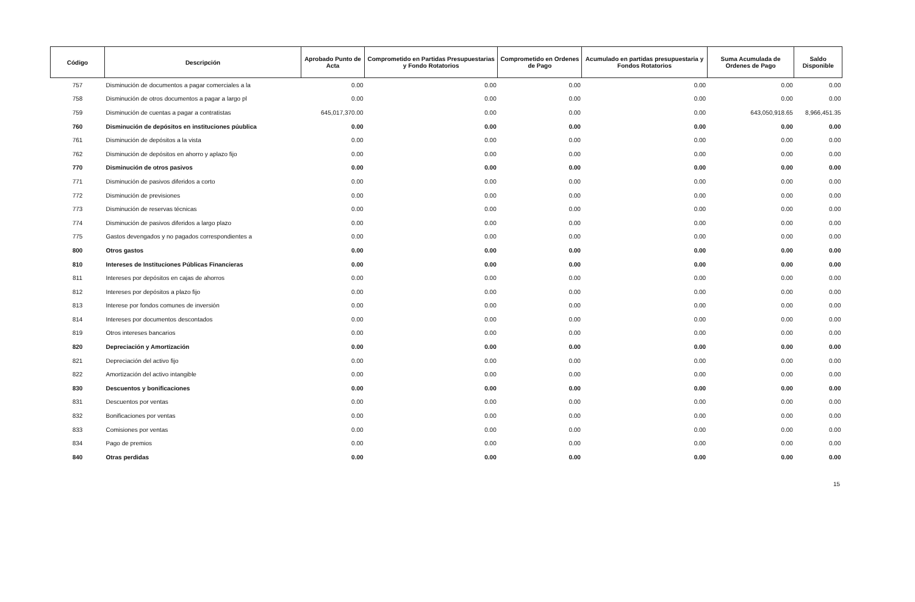| Código | Descripción | Aprobado Punto de Acta | Comprometido en Partidas Presupuestarias y Fondo Rotatorios | Comprometido en Ordenes de Pago | Acumulado en partidas presupuestaria y Fondos Rotatorios | Suma Acumulada de Ordenes de Pago | Saldo Disponible |
| --- | --- | --- | --- | --- | --- | --- | --- |
| 757 | Disminución de documentos a pagar comerciales a la | 0.00 | 0.00 | 0.00 | 0.00 | 0.00 | 0.00 |
| 758 | Disminución de otros documentos a pagar a largo pl | 0.00 | 0.00 | 0.00 | 0.00 | 0.00 | 0.00 |
| 759 | Disminución de cuentas a pagar a contratistas | 645,017,370.00 | 0.00 | 0.00 | 0.00 | 643,050,918.65 | 8,966,451.35 |
| 760 | Disminución de depósitos en instituciones púublica | 0.00 | 0.00 | 0.00 | 0.00 | 0.00 | 0.00 |
| 761 | Disminución de depósitos a la vista | 0.00 | 0.00 | 0.00 | 0.00 | 0.00 | 0.00 |
| 762 | Disminución de depósitos en ahorro y aplazo fijo | 0.00 | 0.00 | 0.00 | 0.00 | 0.00 | 0.00 |
| 770 | Disminución de otros pasivos | 0.00 | 0.00 | 0.00 | 0.00 | 0.00 | 0.00 |
| 771 | Disminución de pasivos diferidos a corto | 0.00 | 0.00 | 0.00 | 0.00 | 0.00 | 0.00 |
| 772 | Disminución de previsiones | 0.00 | 0.00 | 0.00 | 0.00 | 0.00 | 0.00 |
| 773 | Disminución de reservas técnicas | 0.00 | 0.00 | 0.00 | 0.00 | 0.00 | 0.00 |
| 774 | Disminución de pasivos diferidos a largo plazo | 0.00 | 0.00 | 0.00 | 0.00 | 0.00 | 0.00 |
| 775 | Gastos devengados y no pagados correspondientes a | 0.00 | 0.00 | 0.00 | 0.00 | 0.00 | 0.00 |
| 800 | Otros gastos | 0.00 | 0.00 | 0.00 | 0.00 | 0.00 | 0.00 |
| 810 | Intereses de Instituciones Públicas Financieras | 0.00 | 0.00 | 0.00 | 0.00 | 0.00 | 0.00 |
| 811 | Intereses por depósitos en cajas de ahorros | 0.00 | 0.00 | 0.00 | 0.00 | 0.00 | 0.00 |
| 812 | Intereses por depósitos a plazo fijo | 0.00 | 0.00 | 0.00 | 0.00 | 0.00 | 0.00 |
| 813 | Interese por fondos comunes de inversión | 0.00 | 0.00 | 0.00 | 0.00 | 0.00 | 0.00 |
| 814 | Intereses por documentos descontados | 0.00 | 0.00 | 0.00 | 0.00 | 0.00 | 0.00 |
| 819 | Otros intereses bancarios | 0.00 | 0.00 | 0.00 | 0.00 | 0.00 | 0.00 |
| 820 | Depreciación y Amortización | 0.00 | 0.00 | 0.00 | 0.00 | 0.00 | 0.00 |
| 821 | Depreciación del activo fijo | 0.00 | 0.00 | 0.00 | 0.00 | 0.00 | 0.00 |
| 822 | Amortización del activo intangible | 0.00 | 0.00 | 0.00 | 0.00 | 0.00 | 0.00 |
| 830 | Descuentos y bonificaciones | 0.00 | 0.00 | 0.00 | 0.00 | 0.00 | 0.00 |
| 831 | Descuentos por ventas | 0.00 | 0.00 | 0.00 | 0.00 | 0.00 | 0.00 |
| 832 | Bonificaciones por ventas | 0.00 | 0.00 | 0.00 | 0.00 | 0.00 | 0.00 |
| 833 | Comisiones por ventas | 0.00 | 0.00 | 0.00 | 0.00 | 0.00 | 0.00 |
| 834 | Pago de premios | 0.00 | 0.00 | 0.00 | 0.00 | 0.00 | 0.00 |
| 840 | Otras perdidas | 0.00 | 0.00 | 0.00 | 0.00 | 0.00 | 0.00 |
15